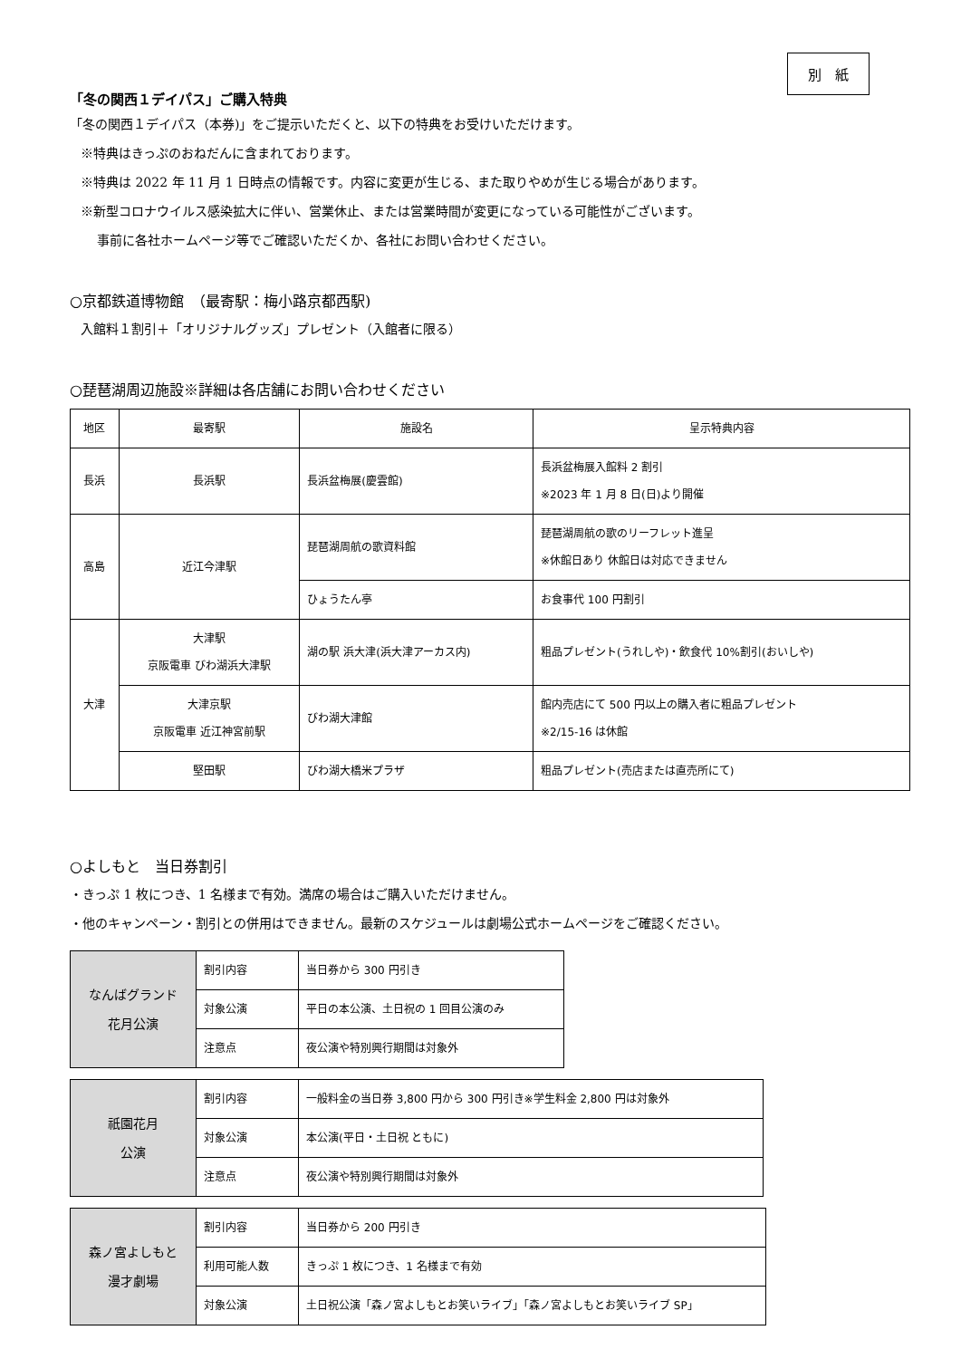別　紙
「冬の関西１デイパス」ご購入特典
「冬の関西１デイパス（本券)」をご提示いただくと、以下の特典をお受けいただけます。
※特典はきっぷのおねだんに含まれております。
※特典は 2022 年 11 月 1 日時点の情報です。内容に変更が生じる、また取りやめが生じる場合があります。
※新型コロナウイルス感染拡大に伴い、営業休止、または営業時間が変更になっている可能性がございます。
事前に各社ホームページ等でご確認いただくか、各社にお問い合わせください。
○京都鉄道博物館　（最寄駅：梅小路京都西駅)
入館料１割引＋「オリジナルグッズ」プレゼント（入館者に限る）
○琵琶湖周辺施設※詳細は各店舗にお問い合わせください
| 地区 | 最寄駅 | 施設名 | 呈示特典内容 |
| --- | --- | --- | --- |
| 長浜 | 長浜駅 | 長浜盆梅展(慶雲館) | 長浜盆梅展入館料 2 割引 ※2023 年 1 月 8 日(日)より開催 |
| 高島 | 近江今津駅 | 琵琶湖周航の歌資料館 | 琵琶湖周航の歌のリーフレット進呈 ※休館日あり 休館日は対応できません |
| | | ひょうたん亭 | お食事代 100 円割引 |
| 大津 | 大津駅 京阪電車 びわ湖浜大津駅 | 湖の駅 浜大津(浜大津アーカス内) | 粗品プレゼント(うれしや)・飲食代 10%割引(おいしや) |
| | 大津京駅 京阪電車 近江神宮前駅 | びわ湖大津館 | 館内売店にて 500 円以上の購入者に粗品プレゼント ※2/15-16 は休館 |
| | 堅田駅 | びわ湖大橋米プラザ | 粗品プレゼント(売店または直売所にて) |
○よしもと　当日券割引
・きっぷ 1 枚につき、1 名様まで有効。満席の場合はご購入いただけません。
・他のキャンペーン・割引との併用はできません。最新のスケジュールは劇場公式ホームページをご確認ください。
| なんばグランド 花月公演 | 割引内容 | 当日券から 300 円引き |
| | 対象公演 | 平日の本公演、土日祝の 1 回目公演のみ |
| | 注意点 | 夜公演や特別興行期間は対象外 |
| 祇園花月 公演 | 割引内容 | 一般料金の当日券 3,800 円から 300 円引き※学生料金 2,800 円は対象外 |
| | 対象公演 | 本公演(平日・土日祝 ともに) |
| | 注意点 | 夜公演や特別興行期間は対象外 |
| 森ノ宮よしもと 漫才劇場 | 割引内容 | 当日券から 200 円引き |
| | 利用可能人数 | きっぷ 1 枚につき、1 名様まで有効 |
| | 対象公演 | 土日祝公演「森ノ宮よしもとお笑いライブ」「森ノ宮よしもとお笑いライブ SP」 |